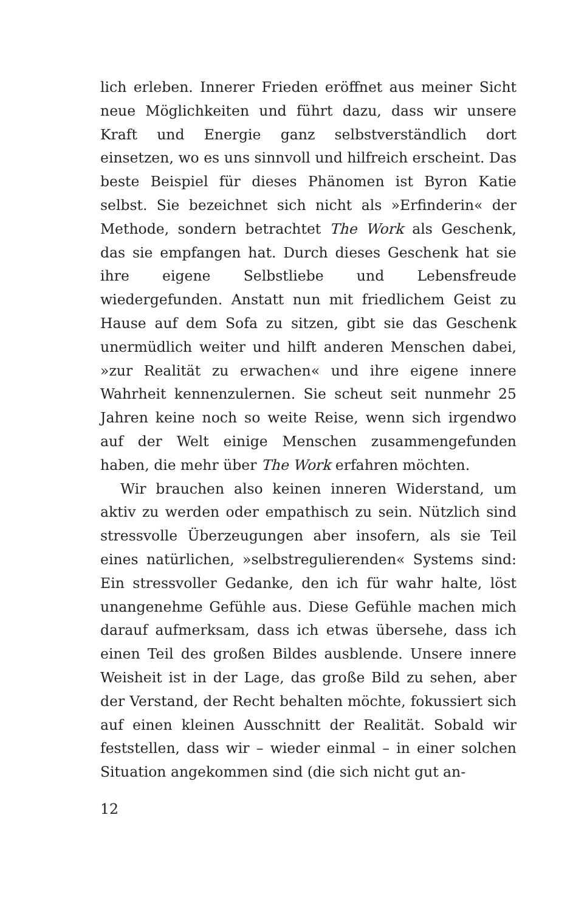lich erleben. Innerer Frieden eröffnet aus meiner Sicht neue Möglichkeiten und führt dazu, dass wir unsere Kraft und Energie ganz selbstverständlich dort einsetzen, wo es uns sinnvoll und hilfreich erscheint. Das beste Beispiel für dieses Phänomen ist Byron Katie selbst. Sie bezeichnet sich nicht als »Erfinderin« der Methode, sondern betrachtet The Work als Geschenk, das sie empfangen hat. Durch dieses Geschenk hat sie ihre eigene Selbstliebe und Lebensfreude wiedergefunden. Anstatt nun mit friedlichem Geist zu Hause auf dem Sofa zu sitzen, gibt sie das Geschenk unermüdlich weiter und hilft anderen Menschen dabei, »zur Realität zu erwachen« und ihre eigene innere Wahrheit kennenzulernen. Sie scheut seit nunmehr 25 Jahren keine noch so weite Reise, wenn sich irgendwo auf der Welt einige Menschen zusammengefunden haben, die mehr über The Work erfahren möchten.
Wir brauchen also keinen inneren Widerstand, um aktiv zu werden oder empathisch zu sein. Nützlich sind stressvolle Überzeugungen aber insofern, als sie Teil eines natürlichen, »selbstregulierenden« Systems sind: Ein stressvoller Gedanke, den ich für wahr halte, löst unangenehme Gefühle aus. Diese Gefühle machen mich darauf aufmerksam, dass ich etwas übersehe, dass ich einen Teil des großen Bildes ausblende. Unsere innere Weisheit ist in der Lage, das große Bild zu sehen, aber der Verstand, der Recht behalten möchte, fokussiert sich auf einen kleinen Ausschnitt der Realität. Sobald wir feststellen, dass wir – wieder einmal – in einer solchen Situation angekommen sind (die sich nicht gut an-
12